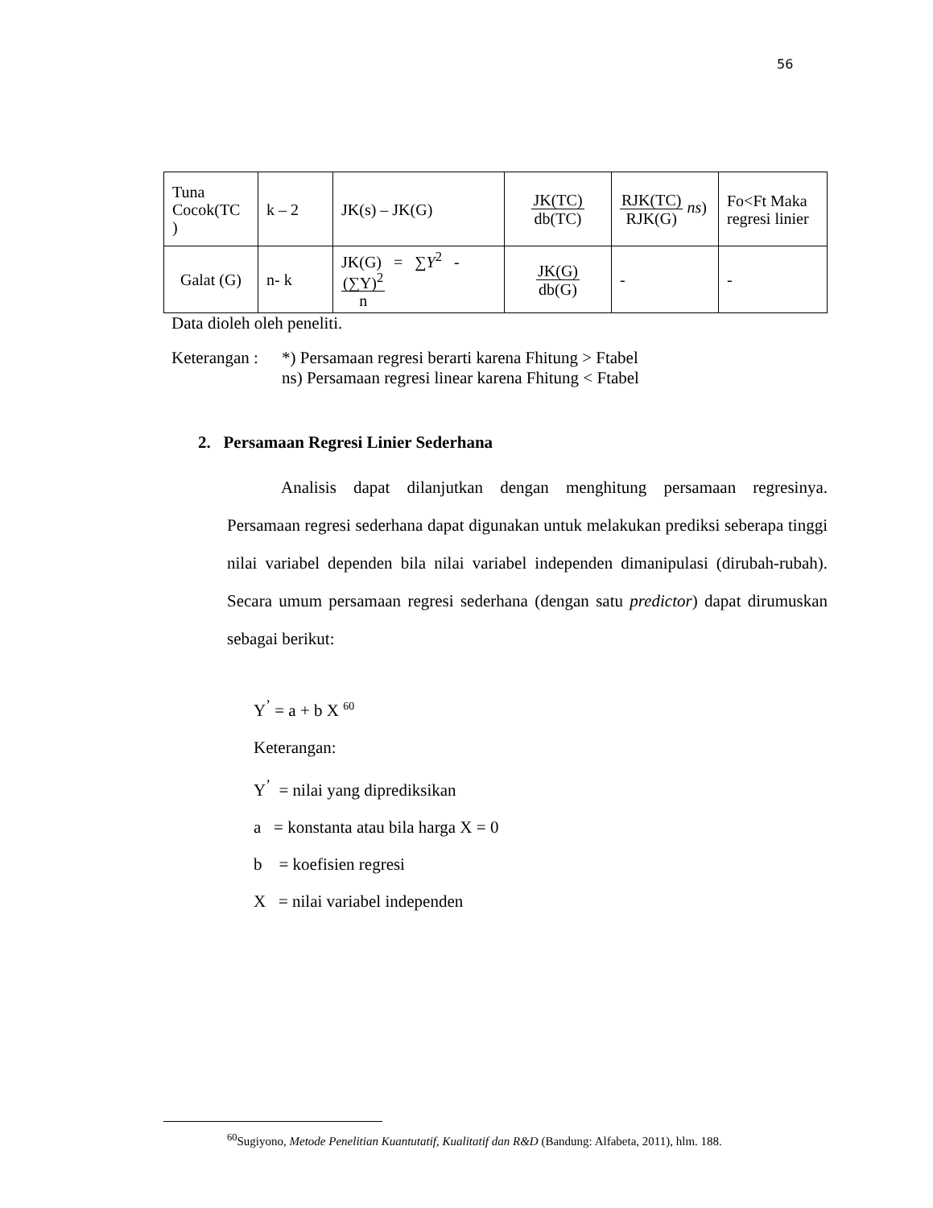56
| Tuna Cocok(TC ) | k – 2 | JK(s) – JK(G) | JK(TC) db(TC) | RJK(TC) RJK(G) ns ) | Fo<Ft Maka regresi linier |
| Galat (G) | n- k | JK(G) = ∑ Y<sup>2</sup> - (∑Y)<sup>2</sup> n | JK(G) db(G) | - | - |
Data dioleh oleh peneliti.
Keterangan :
*) Persamaan regresi berarti karena Fhitung > Ftabel
ns) Persamaan regresi linear karena Fhitung < Ftabel
2. Persamaan Regresi Linier Sederhana
Analisis dapat dilanjutkan dengan menghitung persamaan regresinya. Persamaan regresi sederhana dapat digunakan untuk melakukan prediksi seberapa tinggi nilai variabel dependen bila nilai variabel independen dimanipulasi (dirubah-rubah). Secara umum persamaan regresi sederhana (dengan satu predictor) dapat dirumuskan sebagai berikut:
Y<sup>’</sup> = a + b X <sup>60</sup>
Keterangan:
Y<sup>’</sup> = nilai yang diprediksikan
a = konstanta atau bila harga X = 0
b = koefisien regresi
X = nilai variabel independen
<sup>60</sup> Sugiyono, Metode Penelitian Kuantutatif, Kualitatif dan R&D (Bandung: Alfabeta, 2011), hlm. 188.